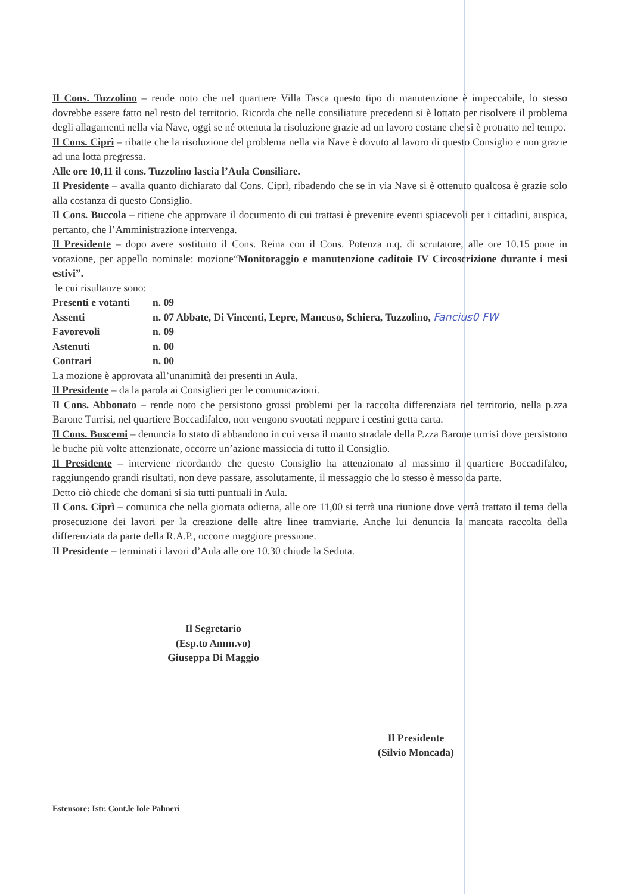Il Cons. Tuzzolino – rende noto che nel quartiere Villa Tasca questo tipo di manutenzione è impeccabile, lo stesso dovrebbe essere fatto nel resto del territorio. Ricorda che nelle consiliature precedenti si è lottato per risolvere il problema degli allagamenti nella via Nave, oggi se né ottenuta la risoluzione grazie ad un lavoro costane che si è protratto nel tempo.
Il Cons. Ciprì – ribatte che la risoluzione del problema nella via Nave è dovuto al lavoro di questo Consiglio e non grazie ad una lotta pregressa.
Alle ore 10,11 il cons. Tuzzolino lascia l’Aula Consiliare.
Il Presidente – avalla quanto dichiarato dal Cons. Ciprì, ribadendo che se in via Nave si è ottenuto qualcosa è grazie solo alla costanza di questo Consiglio.
Il Cons. Buccola – ritiene che approvare il documento di cui trattasi è prevenire eventi spiacevoli per i cittadini, auspica, pertanto, che l’Amministrazione intervenga.
Il Presidente – dopo avere sostituito il Cons. Reina con il Cons. Potenza n.q. di scrutatore, alle ore 10.15 pone in votazione, per appello nominale: mozione“Monitoraggio e manutenzione caditoie IV Circoscrizione durante i mesi estivi”.
le cui risultanze sono:
| Presenti e votanti | n. 09 |
| Assenti | n. 07 Abbate, Di Vincenti, Lepre, Mancuso, Schiera, Tuzzolino, Fancius0 FW |
| Favorevoli | n. 09 |
| Astenuti | n. 00 |
| Contrari | n. 00 |
La mozione è approvata all’unanimità dei presenti in Aula.
Il Presidente – da la parola ai Consiglieri per le comunicazioni.
Il Cons. Abbonato – rende noto che persistono grossi problemi per la raccolta differenziata nel territorio, nella p.zza Barone Turrisi, nel quartiere Boccadifalco, non vengono svuotati neppure i cestini getta carta.
Il Cons. Buscemi – denuncia lo stato di abbandono in cui versa il manto stradale della P.zza Barone turrisi dove persistono le buche più volte attenzionate, occorre un’azione massiccia di tutto il Consiglio.
Il Presidente – interviene ricordando che questo Consiglio ha attenzionato al massimo il quartiere Boccadifalco, raggiungendo grandi risultati, non deve passare, assolutamente, il messaggio che lo stesso è messo da parte.
Detto ciò chiede che domani si sia tutti puntuali in Aula.
Il Cons. Ciprì – comunica che nella giornata odierna, alle ore 11,00 si terrà una riunione dove verrà trattato il tema della prosecuzione dei lavori per la creazione delle altre linee tramviarie. Anche lui denuncia la mancata raccolta della differenziata da parte della R.A.P., occorre maggiore pressione.
Il Presidente – terminati i lavori d’Aula alle ore 10.30 chiude la Seduta.
Il Segretario
(Esp.to Amm.vo)
Giuseppa Di Maggio
Il Presidente
(Silvio Moncada)
Estensore: Istr. Cont.le Iole Palmeri